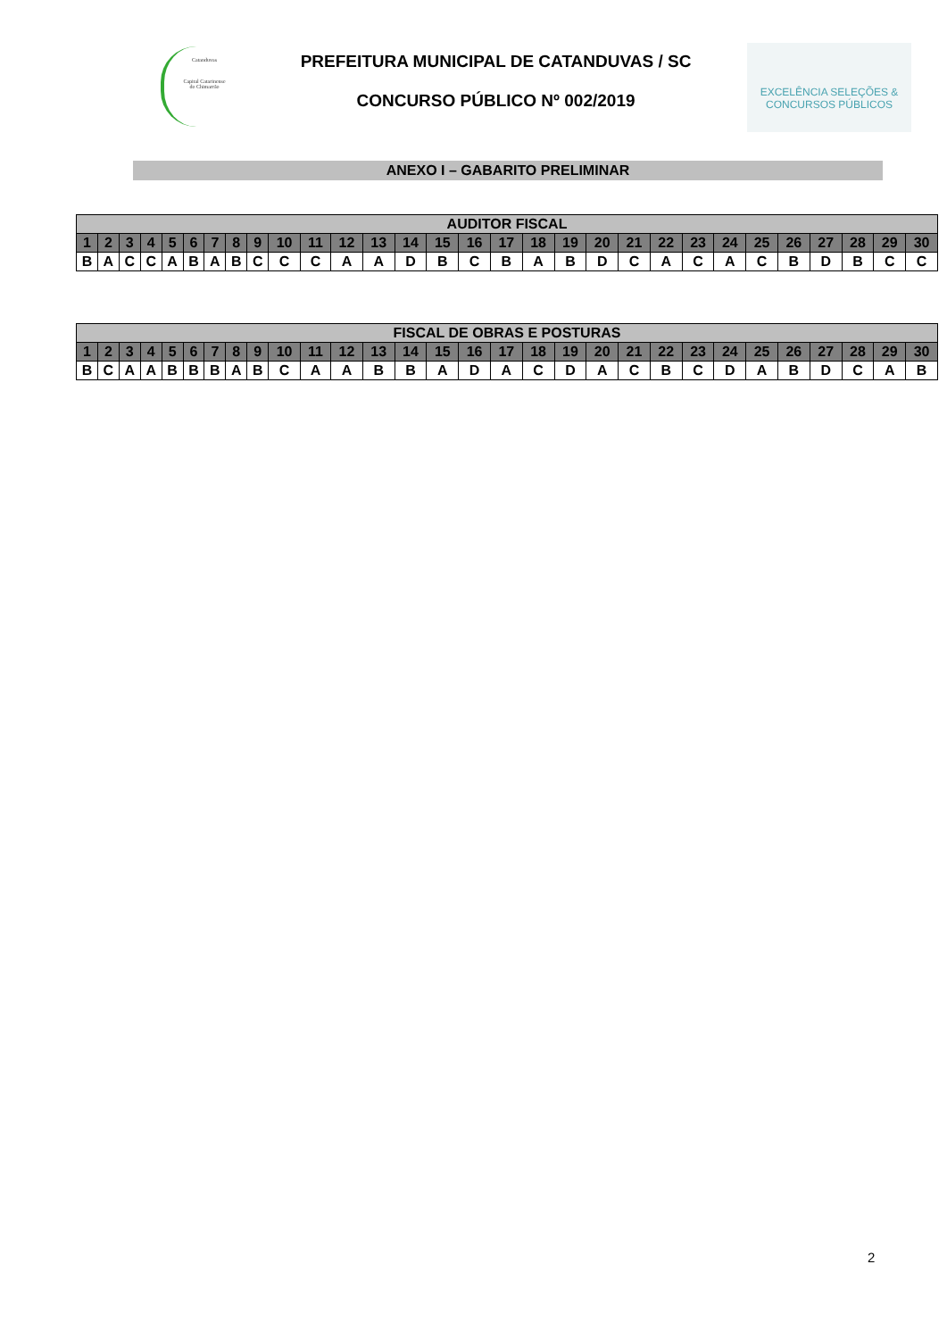Catanduvas
Capital Catarinense
do Chimarrão
PREFEITURA MUNICIPAL DE CATANDUVAS / SC
CONCURSO PÚBLICO Nº 002/2019
EXCELÊNCIA SELEÇÕES &
CONCURSOS PÚBLICOS
ANEXO I – GABARITO PRELIMINAR
| AUDITOR FISCAL | | | | | | | | | | | | | | | | | | | | | | | | | | | | | |
| --- | --- | --- | --- | --- | --- | --- | --- | --- | --- | --- | --- | --- | --- | --- | --- | --- | --- | --- | --- | --- | --- | --- | --- | --- | --- | --- | --- | --- | --- |
| 1 | 2 | 3 | 4 | 5 | 6 | 7 | 8 | 9 | 10 | 11 | 12 | 13 | 14 | 15 | 16 | 17 | 18 | 19 | 20 | 21 | 22 | 23 | 24 | 25 | 26 | 27 | 28 | 29 | 30 |
| B | A | C | C | A | B | A | B | C | C | C | A | A | D | B | C | B | A | B | D | C | A | C | A | C | B | D | B | C | C |
| FISCAL DE OBRAS E POSTURAS | | | | | | | | | | | | | | | | | | | | | | | | | | | | | |
| --- | --- | --- | --- | --- | --- | --- | --- | --- | --- | --- | --- | --- | --- | --- | --- | --- | --- | --- | --- | --- | --- | --- | --- | --- | --- | --- | --- | --- | --- |
| 1 | 2 | 3 | 4 | 5 | 6 | 7 | 8 | 9 | 10 | 11 | 12 | 13 | 14 | 15 | 16 | 17 | 18 | 19 | 20 | 21 | 22 | 23 | 24 | 25 | 26 | 27 | 28 | 29 | 30 |
| B | C | A | A | B | B | B | A | B | C | A | A | B | B | A | D | A | C | D | A | C | B | C | D | A | B | D | C | A | B |
2